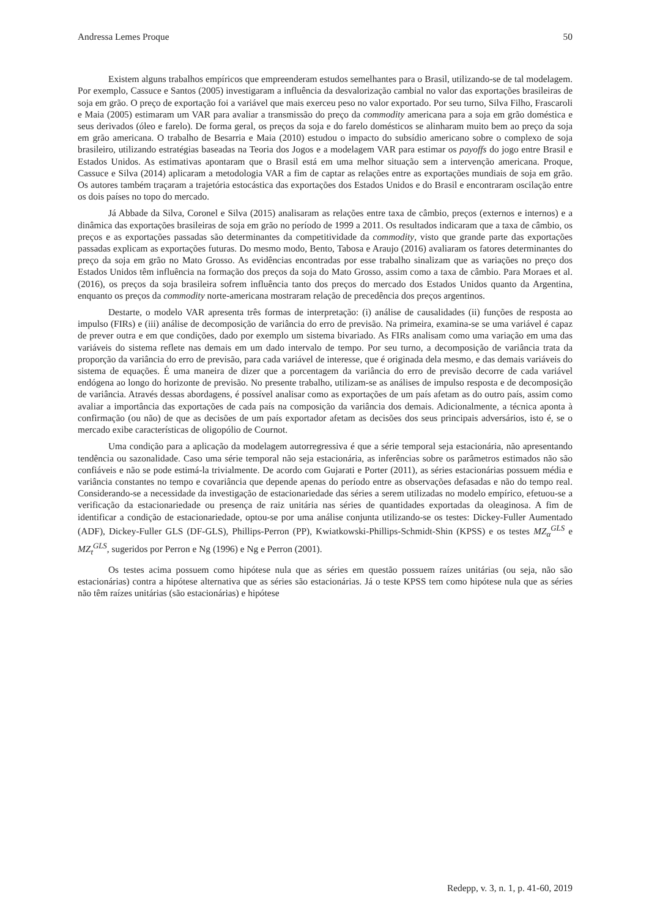Andressa Lemes Proque 50
Existem alguns trabalhos empíricos que empreenderam estudos semelhantes para o Brasil, utilizando-se de tal modelagem. Por exemplo, Cassuce e Santos (2005) investigaram a influência da desvalorização cambial no valor das exportações brasileiras de soja em grão. O preço de exportação foi a variável que mais exerceu peso no valor exportado. Por seu turno, Silva Filho, Frascaroli e Maia (2005) estimaram um VAR para avaliar a transmissão do preço da commodity americana para a soja em grão doméstica e seus derivados (óleo e farelo). De forma geral, os preços da soja e do farelo domésticos se alinharam muito bem ao preço da soja em grão americana. O trabalho de Besarria e Maia (2010) estudou o impacto do subsídio americano sobre o complexo de soja brasileiro, utilizando estratégias baseadas na Teoria dos Jogos e a modelagem VAR para estimar os payoffs do jogo entre Brasil e Estados Unidos. As estimativas apontaram que o Brasil está em uma melhor situação sem a intervenção americana. Proque, Cassuce e Silva (2014) aplicaram a metodologia VAR a fim de captar as relações entre as exportações mundiais de soja em grão. Os autores também traçaram a trajetória estocástica das exportações dos Estados Unidos e do Brasil e encontraram oscilação entre os dois países no topo do mercado.
Já Abbade da Silva, Coronel e Silva (2015) analisaram as relações entre taxa de câmbio, preços (externos e internos) e a dinâmica das exportações brasileiras de soja em grão no período de 1999 a 2011. Os resultados indicaram que a taxa de câmbio, os preços e as exportações passadas são determinantes da competitividade da commodity, visto que grande parte das exportações passadas explicam as exportações futuras. Do mesmo modo, Bento, Tabosa e Araujo (2016) avaliaram os fatores determinantes do preço da soja em grão no Mato Grosso. As evidências encontradas por esse trabalho sinalizam que as variações no preço dos Estados Unidos têm influência na formação dos preços da soja do Mato Grosso, assim como a taxa de câmbio. Para Moraes et al. (2016), os preços da soja brasileira sofrem influência tanto dos preços do mercado dos Estados Unidos quanto da Argentina, enquanto os preços da commodity norte-americana mostraram relação de precedência dos preços argentinos.
Destarte, o modelo VAR apresenta três formas de interpretação: (i) análise de causalidades (ii) funções de resposta ao impulso (FIRs) e (iii) análise de decomposição de variância do erro de previsão. Na primeira, examina-se se uma variável é capaz de prever outra e em que condições, dado por exemplo um sistema bivariado. As FIRs analisam como uma variação em uma das variáveis do sistema reflete nas demais em um dado intervalo de tempo. Por seu turno, a decomposição de variância trata da proporção da variância do erro de previsão, para cada variável de interesse, que é originada dela mesmo, e das demais variáveis do sistema de equações. É uma maneira de dizer que a porcentagem da variância do erro de previsão decorre de cada variável endógena ao longo do horizonte de previsão. No presente trabalho, utilizam-se as análises de impulso resposta e de decomposição de variância. Através dessas abordagens, é possível analisar como as exportações de um país afetam as do outro país, assim como avaliar a importância das exportações de cada país na composição da variância dos demais. Adicionalmente, a técnica aponta à confirmação (ou não) de que as decisões de um país exportador afetam as decisões dos seus principais adversários, isto é, se o mercado exibe características de oligopólio de Cournot.
Uma condição para a aplicação da modelagem autorregressiva é que a série temporal seja estacionária, não apresentando tendência ou sazonalidade. Caso uma série temporal não seja estacionária, as inferências sobre os parâmetros estimados não são confiáveis e não se pode estimá-la trivialmente. De acordo com Gujarati e Porter (2011), as séries estacionárias possuem média e variância constantes no tempo e covariância que depende apenas do período entre as observações defasadas e não do tempo real. Considerando-se a necessidade da investigação de estacionariedade das séries a serem utilizadas no modelo empírico, efetuou-se a verificação da estacionariedade ou presença de raiz unitária nas séries de quantidades exportadas da oleaginosa. A fim de identificar a condição de estacionariedade, optou-se por uma análise conjunta utilizando-se os testes: Dickey-Fuller Aumentado (ADF), Dickey-Fuller GLS (DF-GLS), Phillips-Perron (PP), Kwiatkowski-Phillips-Schmidt-Shin (KPSS) e os testes MZ<sub>α</sub><sup>GLS</sup> e MZ<sub>t</sub><sup>GLS</sup>, sugeridos por Perron e Ng (1996) e Ng e Perron (2001).
Os testes acima possuem como hipótese nula que as séries em questão possuem raízes unitárias (ou seja, não são estacionárias) contra a hipótese alternativa que as séries são estacionárias. Já o teste KPSS tem como hipótese nula que as séries não têm raízes unitárias (são estacionárias) e hipótese
Redepp, v. 3, n. 1, p. 41-60, 2019